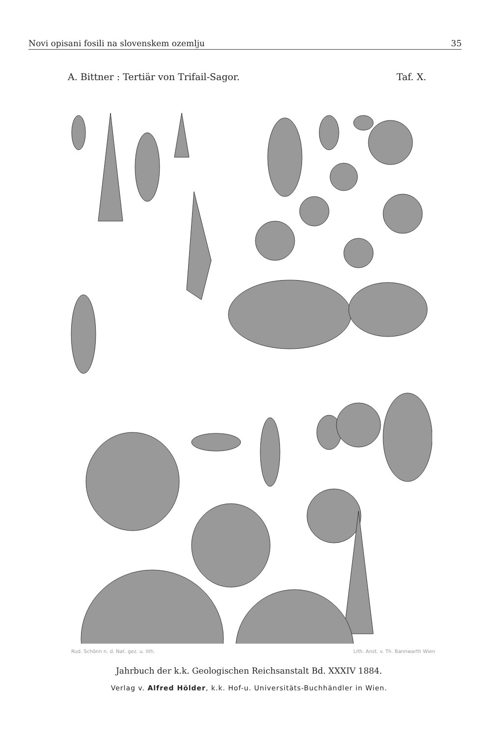Novi opisani fosili na slovenskem ozemlju 35
A. Bittner : Tertiär von Trifail-Sagor. Taf. X.
Rud. Schönn n. d. Nat. gez. u. lith. Lith. Anst. v. Th. Bannwarth Wien
Jahrbuch der k.k. Geologischen Reichsanstalt Bd. XXXIV 1884.
Verlag v. Alfred Hölder, k.k. Hof-u. Universitäts-Buchhändler in Wien.